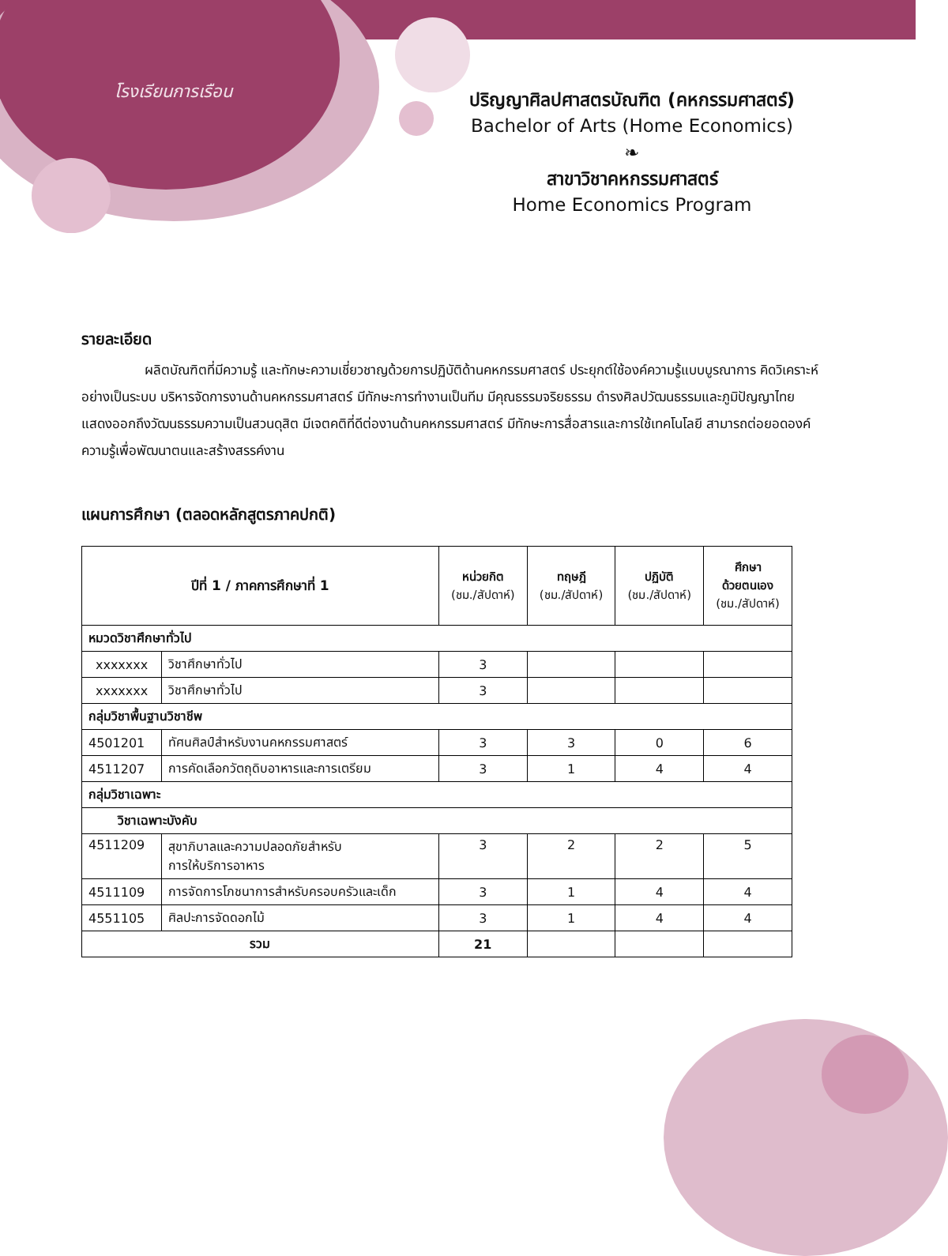โรงเรียนการเรือน
ปริญญาศิลปศาสตรบัณฑิต (คหกรรมศาสตร์)
Bachelor of Arts (Home Economics)
❧
สาขาวิชาคหกรรมศาสตร์
Home Economics Program
รายละเอียด
ผลิตบัณฑิตที่มีความรู้ และทักษะความเชี่ยวชาญด้วยการปฏิบัติด้านคหกรรมศาสตร์ ประยุกต์ใช้องค์ความรู้แบบบูรณาการ คิดวิเคราะห์อย่างเป็นระบบ บริหารจัดการงานด้านคหกรรมศาสตร์ มีทักษะการทำงานเป็นทีม มีคุณธรรมจริยธรรม ดำรงศิลปวัฒนธรรมและภูมิปัญญาไทย แสดงออกถึงวัฒนธรรมความเป็นสวนดุสิต มีเจตคติที่ดีต่องานด้านคหกรรมศาสตร์ มีทักษะการสื่อสารและการใช้เทคโนโลยี สามารถต่อยอดองค์ความรู้เพื่อพัฒนาตนและสร้างสรรค์งาน
แผนการศึกษา (ตลอดหลักสูตรภาคปกติ)
| ปีที่ 1 / ภาคการศึกษาที่ 1 | | หน่วยกิต (ชม./สัปดาห์) | ทฤษฎี (ชม./สัปดาห์) | ปฏิบัติ (ชม./สัปดาห์) | ศึกษา ด้วยตนเอง (ชม./สัปดาห์) |
| --- | --- | --- | --- | --- | --- |
| หมวดวิชาศึกษาทั่วไป | | | | | |
| xxxxxxx | วิชาศึกษาทั่วไป | 3 | | | |
| xxxxxxx | วิชาศึกษาทั่วไป | 3 | | | |
| กลุ่มวิชาพื้นฐานวิชาชีพ | | | | | |
| 4501201 | ทัศนศิลป์สำหรับงานคหกรรมศาสตร์ | 3 | 3 | 0 | 6 |
| 4511207 | การคัดเลือกวัตถุดิบอาหารและการเตรียม | 3 | 1 | 4 | 4 |
| กลุ่มวิชาเฉพาะ | | | | | |
| วิชาเฉพาะบังคับ | | | | | |
| 4511209 | สุขาภิบาลและความปลอดภัยสำหรับ การให้บริการอาหาร | 3 | 2 | 2 | 5 |
| 4511109 | การจัดการโภชนาการสำหรับครอบครัวและเด็ก | 3 | 1 | 4 | 4 |
| 4551105 | ศิลปะการจัดดอกไม้ | 3 | 1 | 4 | 4 |
| รวม | | 21 | | | |